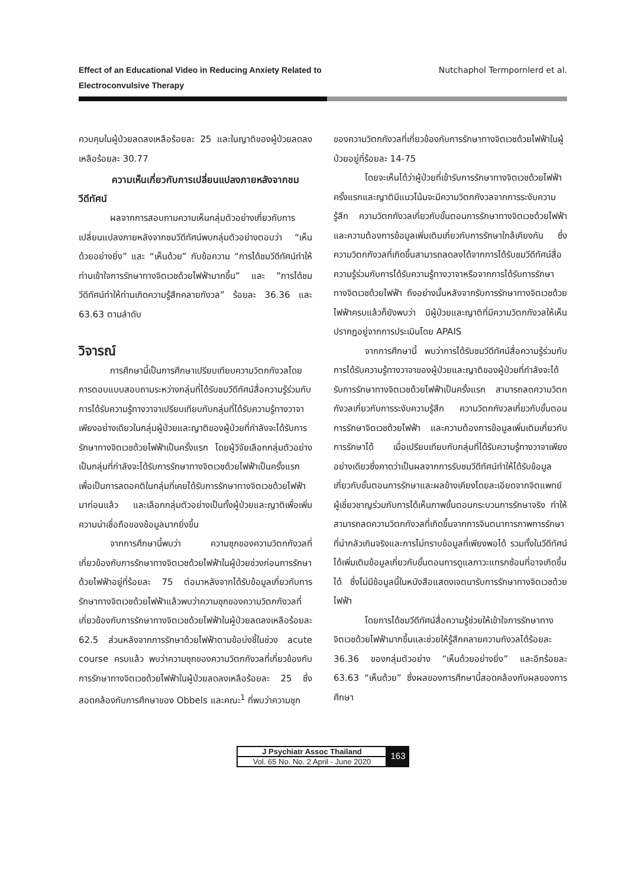Effect of an Educational Video in Reducing Anxiety Related to
Electroconvulsive Therapy Nutchaphol Termpornlerd et al.
ควบคุมในผู้ป่วยลดลงเหลือร้อยละ 25 และในญาติของผู้ป่วยลดลงเหลือร้อยละ 30.77
ความเห็นเกี่ยวกับการเปลี่ยนแปลงภายหลังจากชมวีดีทัศน์
ผลจากการสอบถามความเห็นกลุ่มตัวอย่างเกี่ยวกับการเปลี่ยนแปลงภายหลังจากชมวีดีทัศน์พบกลุ่มตัวอย่างตอบว่า “เห็นด้วยอย่างยิ่ง” และ “เห็นด้วย” กับข้อความ “การได้ชมวีดีทัศน์ทำให้ท่านเข้าใจการรักษาทางจิตเวชด้วยไฟฟ้ามากขึ้น” และ ”การได้ชมวีดีทัศน์ทำให้ท่านเกิดความรู้สึกคลายกังวล” ร้อยละ 36.36 และ 63.63 ตามลำดับ
วิจารณ์
การศึกษานี้เป็นการศึกษาเปรียบเทียบความวิตกกังวลโดยการตอบแบบสอบถามระหว่างกลุ่มที่ได้รับชมวีดีทัศน์สื่อความรู้ร่วมกับการได้รับความรู้ทางวาจาเปรียบเทียบกับกลุ่มที่ได้รับความรู้ทางวาจาเพียงอย่างเดียวในกลุ่มผู้ป่วยและญาติของผู้ป่วยที่กำลังจะได้รับการรักษาทางจิตเวชด้วยไฟฟ้าเป็นครั้งแรก โดยผู้วิจัยเลือกกลุ่มตัวอย่างเป็นกลุ่มที่กำลังจะได้รับการรักษาทางจิตเวชด้วยไฟฟ้าเป็นครั้งแรก เพื่อเป็นการลดอคติในกลุ่มที่เคยได้รับการรักษาทางจิตเวชด้วยไฟฟ้ามาก่อนแล้ว และเลือกกลุ่มตัวอย่างเป็นทั้งผู้ป่วยและญาติเพื่อเพิ่มความน่าเชื่อถือของข้อมูลมากยิ่งขึ้น
จากการศึกษานี้พบว่า ความชุกของความวิตกกังวลที่เกี่ยวข้องกับการรักษาทางจิตเวชด้วยไฟฟ้าในผู้ป่วยช่วงก่อนการรักษาด้วยไฟฟ้าอยู่ที่ร้อยละ 75 ต่อมาหลังจากได้รับข้อมูลเกี่ยวกับการรักษาทางจิตเวชด้วยไฟฟ้าแล้วพบว่าความชุกของความวิตกกังวลที่เกี่ยวข้องกับการรักษาทางจิตเวชด้วยไฟฟ้าในผู้ป่วยลดลงเหลือร้อยละ 62.5 ส่วนหลังจากการรักษาด้วยไฟฟ้าตามข้อบ่งชี้ในช่วง acute course ครบแล้ว พบว่าความชุกของความวิตกกังวลที่เกี่ยวข้องกับการรักษาทางจิตเวชด้วยไฟฟ้าในผู้ป่วยลดลงเหลือร้อยละ 25 ซึ่งสอดคล้องกับการศึกษาของ Obbels และคณะ<sup>1</sup> ที่พบว่าความชุก
ของความวิตกกังวลที่เกี่ยวข้องกับการรักษาทางจิตเวชด้วยไฟฟ้าในผู้ป่วยอยู่ที่ร้อยละ 14-75
โดยจะเห็นได้ว่าผู้ป่วยที่เข้ารับการรักษาทางจิตเวชด้วยไฟฟ้าครั้งแรกและญาติมีแนวโน้มจะมีความวิตกกังวลจากการระงับความรู้สึก ความวิตกกังวลเกี่ยวกับขั้นตอนการรักษาทางจิตเวชด้วยไฟฟ้า และความต้องการข้อมูลเพิ่มเติมเกี่ยวกับการรักษาใกล้เคียงกัน ซึ่งความวิตกกังวลที่เกิดขึ้นสามารถลดลงได้จากการได้รับชมวีดีทัศน์สื่อความรู้ร่วมกับการได้รับความรู้ทางวาจาหรือจากการได้รับการรักษาทางจิตเวชด้วยไฟฟ้า ถึงอย่างนั้นหลังจากรับการรักษาทางจิตเวชด้วยไฟฟ้าครบแล้วก็ยังพบว่า มีผู้ป่วยและญาติที่มีความวิตกกังวลให้เห็นปรากฏอยู่จากการประเมินโดย APAIS
จากการศึกษานี้ พบว่าการได้รับชมวีดีทัศน์สื่อความรู้ร่วมกับการได้รับความรู้ทางวาจาของผู้ป่วยและญาติของผู้ป่วยที่กำลังจะได้รับการรักษาทางจิตเวชด้วยไฟฟ้าเป็นครั้งแรก สามารถลดความวิตกกังวลเกี่ยวกับการระงับความรู้สึก ความวิตกกังวลเกี่ยวกับขั้นตอนการรักษาจิตเวชด้วยไฟฟ้า และความต้องการข้อมูลเพิ่มเติมเกี่ยวกับการรักษาได้ เมื่อเปรียบเทียบกับกลุ่มที่ได้รับความรู้ทางวาจาเพียงอย่างเดียวซึ่งคาดว่าเป็นผลจากการรับชมวีดีทัศน์ทำให้ได้รับข้อมูลเกี่ยวกับขั้นตอนการรักษาและผลข้างเคียงโดยละเอียดจากจิตแพทย์ผู้เชี่ยวชาญร่วมกับการได้เห็นภาพขั้นตอนกระบวนการรักษาจริง ทำให้สามารถลดความวิตกกังวลที่เกิดขึ้นจากการจินตนาการภาพการรักษาที่น่ากลัวเกินจริงและการไม่ทราบข้อมูลที่เพียงพอได้ รวมทั้งในวีดีทัศน์ได้เพิ่มเติมข้อมูลเกี่ยวกับขั้นตอนการดูแลภาวะแทรกซ้อนที่อาจเกิดขึ้นได้ ซึ่งไม่มีข้อมูลนี้ในหนังสือแสดงเจตนารับการรักษาทางจิตเวชด้วยไฟฟ้า
โดยการได้ชมวีดีทัศน์สื่อความรู้ช่วยให้เข้าใจการรักษาทางจิตเวชด้วยไฟฟ้ามากขึ้นและช่วยให้รู้สึกคลายความกังวลได้ร้อยละ 36.36 ของกลุ่มตัวอย่าง “เห็นด้วยอย่างยิ่ง” และอีกร้อยละ 63.63 “เห็นด้วย” ซึ่งผลของการศึกษานี้สอดคล้องกับผลของการศึกษา
J Psychiatr Assoc Thailand
Vol. 65 No. No. 2 April - June 2020
163